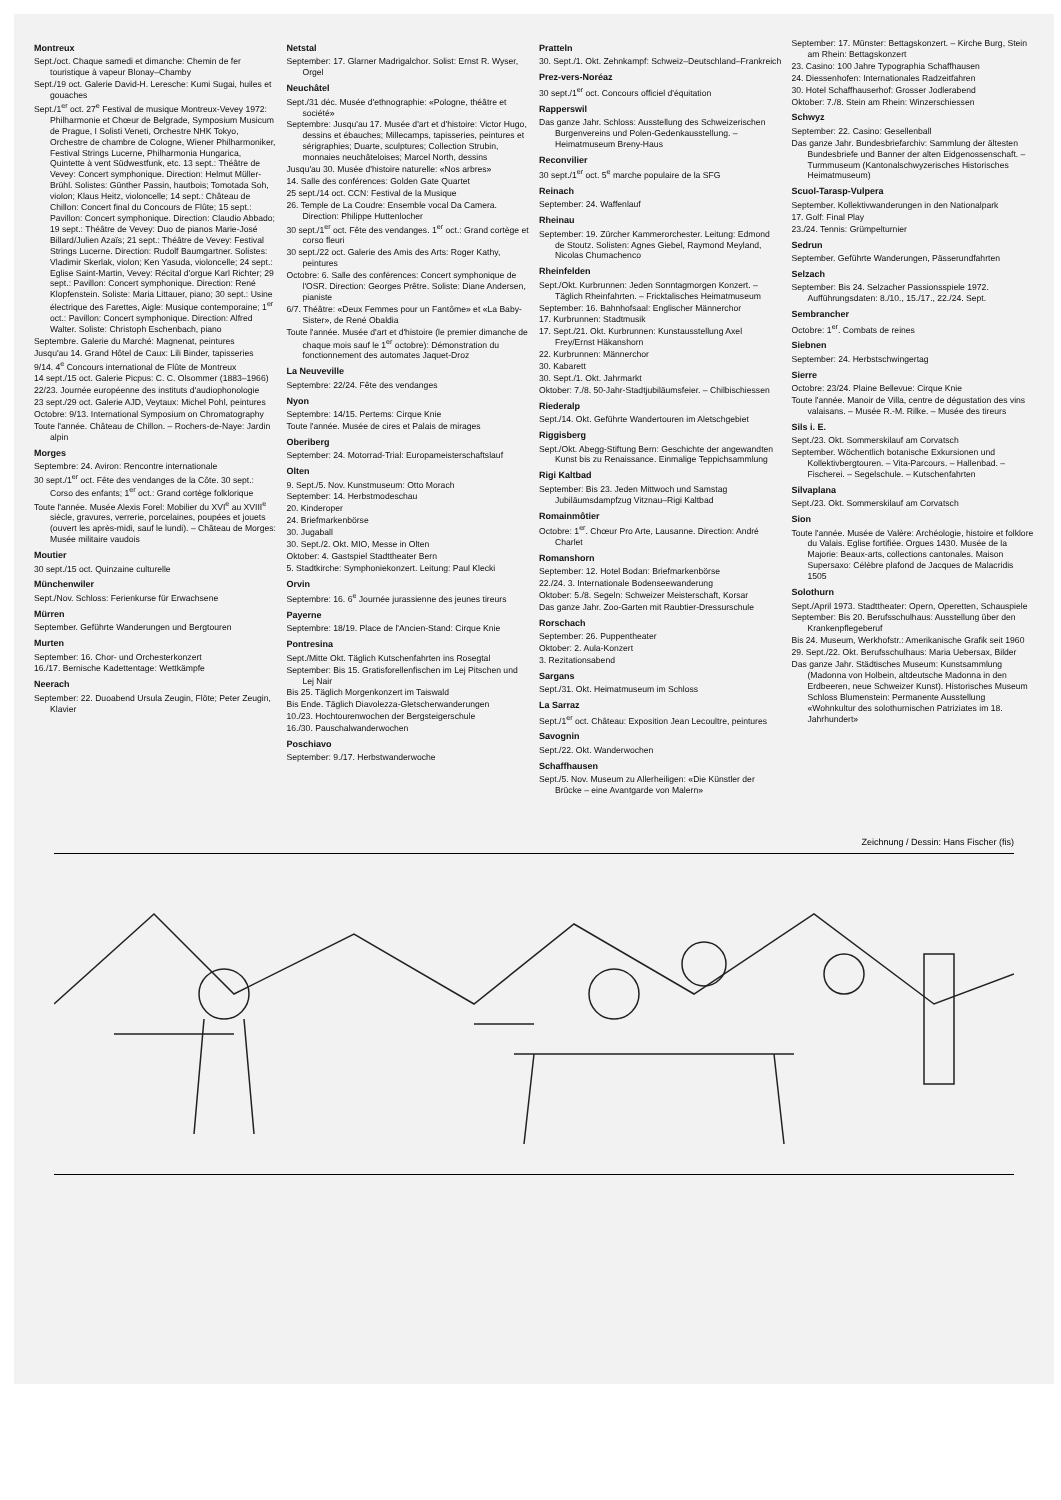Montreux
Sept./oct. Chaque samedi et dimanche: Chemin de fer touristique à vapeur Blonay–Chamby
Sept./19 oct. Galerie David-H. Leresche: Kumi Sugai, huiles et gouaches
Sept./1<sup>er</sup> oct. 27<sup>e</sup> Festival de musique Montreux-Vevey 1972: Philharmonie et Chœur de Belgrade, Symposium Musicum de Prague, I Solisti Veneti, Orchestre NHK Tokyo, Orchestre de chambre de Cologne, Wiener Philharmoniker, Festival Strings Lucerne, Philharmonia Hungarica, Quintette à vent Südwestfunk, etc. 13 sept.: Théâtre de Vevey: Concert symphonique. Direction: Helmut Müller-Brühl. Solistes: Günther Passin, hautbois; Tomotada Soh, violon; Klaus Heitz, violoncelle; 14 sept.: Château de Chillon: Concert final du Concours de Flûte; 15 sept.: Pavillon: Concert symphonique. Direction: Claudio Abbado; 19 sept.: Théâtre de Vevey: Duo de pianos Marie-José Billard/Julien Azaïs; 21 sept.: Théâtre de Vevey: Festival Strings Lucerne. Direction: Rudolf Baumgartner. Solistes: Vladimir Skerlak, violon; Ken Yasuda, violoncelle; 24 sept.: Eglise Saint-Martin, Vevey: Récital d'orgue Karl Richter; 29 sept.: Pavillon: Concert symphonique. Direction: René Klopfenstein. Soliste: Maria Littauer, piano; 30 sept.: Usine électrique des Farettes, Aigle: Musique contemporaine; 1<sup>er</sup> oct.: Pavillon: Concert symphonique. Direction: Alfred Walter. Soliste: Christoph Eschenbach, piano
Septembre. Galerie du Marché: Magnenat, peintures
Jusqu'au 14. Grand Hôtel de Caux: Lili Binder, tapisseries
9/14. 4<sup>e</sup> Concours international de Flûte de Montreux
14 sept./15 oct. Galerie Picpus: C. C. Olsommer (1883–1966)
22/23. Journée européenne des instituts d'audiophonologie
23 sept./29 oct. Galerie AJD, Veytaux: Michel Pohl, peintures
Octobre: 9/13. International Symposium on Chromatography
Toute l'année. Château de Chillon. – Rochers-de-Naye: Jardin alpin
Morges
Septembre: 24. Aviron: Rencontre internationale
30 sept./1<sup>er</sup> oct. Fête des vendanges de la Côte. 30 sept.: Corso des enfants; 1<sup>er</sup> oct.: Grand cortège folklorique
Toute l'année. Musée Alexis Forel: Mobilier du XVI<sup>e</sup> au XVIII<sup>e</sup> siècle, gravures, verrerie, porcelaines, poupées et jouets (ouvert les après-midi, sauf le lundi). – Château de Morges: Musée militaire vaudois
Moutier
30 sept./15 oct. Quinzaine culturelle
Münchenwiler
Sept./Nov. Schloss: Ferienkurse für Erwachsene
Mürren
September. Geführte Wanderungen und Bergtouren
Murten
September: 16. Chor- und Orchesterkonzert
16./17. Bernische Kadettentage: Wettkämpfe
Neerach
September: 22. Duoabend Ursula Zeugin, Flöte; Peter Zeugin, Klavier
Netstal
September: 17. Glarner Madrigalchor. Solist: Ernst R. Wyser, Orgel
Neuchâtel
Sept./31 déc. Musée d'ethnographie: «Pologne, théâtre et société»
Septembre: Jusqu'au 17. Musée d'art et d'histoire: Victor Hugo, dessins et ébauches; Millecamps, tapisseries, peintures et sérigraphies; Duarte, sculptures; Collection Strubin, monnaies neuchâteloises; Marcel North, dessins
Jusqu'au 30. Musée d'histoire naturelle: «Nos arbres»
14. Salle des conférences: Golden Gate Quartet
25 sept./14 oct. CCN: Festival de la Musique
26. Temple de La Coudre: Ensemble vocal Da Camera. Direction: Philippe Huttenlocher
30 sept./1<sup>er</sup> oct. Fête des vendanges. 1<sup>er</sup> oct.: Grand cortège et corso fleuri
30 sept./22 oct. Galerie des Amis des Arts: Roger Kathy, peintures
Octobre: 6. Salle des conférences: Concert symphonique de l'OSR. Direction: Georges Prêtre. Soliste: Diane Andersen, pianiste
6/7. Théâtre: «Deux Femmes pour un Fantôme» et «La Baby-Sister», de René Obaldia
Toute l'année. Musée d'art et d'histoire (le premier dimanche de chaque mois sauf le 1<sup>er</sup> octobre): Démonstration du fonctionnement des automates Jaquet-Droz
La Neuveville
Septembre: 22/24. Fête des vendanges
Nyon
Septembre: 14/15. Pertems: Cirque Knie
Toute l'année. Musée de cires et Palais de mirages
Oberiberg
September: 24. Motorrad-Trial: Europameisterschaftslauf
Olten
9. Sept./5. Nov. Kunstmuseum: Otto Morach
September: 14. Herbstmodeschau
20. Kinderoper
24. Briefmarkenbörse
30. Jugaball
30. Sept./2. Okt. MIO, Messe in Olten
Oktober: 4. Gastspiel Stadttheater Bern
5. Stadtkirche: Symphoniekonzert. Leitung: Paul Klecki
Orvin
Septembre: 16. 6<sup>e</sup> Journée jurassienne des jeunes tireurs
Payerne
Septembre: 18/19. Place de l'Ancien-Stand: Cirque Knie
Pontresina
Sept./Mitte Okt. Täglich Kutschenfahrten ins Rosegtal
September: Bis 15. Gratisforellenfischen im Lej Pitschen und Lej Nair
Bis 25. Täglich Morgenkonzert im Taiswald
Bis Ende. Täglich Diavolezza-Gletscherwanderungen
10./23. Hochtourenwochen der Bergsteigerschule
16./30. Pauschalwanderwochen
Poschiavo
September: 9./17. Herbstwanderwoche
Pratteln
30. Sept./1. Okt. Zehnkampf: Schweiz–Deutschland–Frankreich
Prez-vers-Noréaz
30 sept./1<sup>er</sup> oct. Concours officiel d'équitation
Rapperswil
Das ganze Jahr. Schloss: Ausstellung des Schweizerischen Burgenvereins und Polen-Gedenkausstellung. – Heimatmuseum Breny-Haus
Reconvilier
30 sept./1<sup>er</sup> oct. 5<sup>e</sup> marche populaire de la SFG
Reinach
September: 24. Waffenlauf
Rheinau
September: 19. Zürcher Kammerorchester. Leitung: Edmond de Stoutz. Solisten: Agnes Giebel, Raymond Meyland, Nicolas Chumachenco
Rheinfelden
Sept./Okt. Kurbrunnen: Jeden Sonntagmorgen Konzert. – Täglich Rheinfahrten. – Fricktalisches Heimatmuseum
September: 16. Bahnhofsaal: Englischer Männerchor
17. Kurbrunnen: Stadtmusik
17. Sept./21. Okt. Kurbrunnen: Kunstausstellung Axel Frey/Ernst Häkanshorn
22. Kurbrunnen: Männerchor
30. Kabarett
30. Sept./1. Okt. Jahrmarkt
Oktober: 7./8. 50-Jahr-Stadtjubiläumsfeier. – Chilbischiessen
Riederalp
Sept./14. Okt. Geführte Wandertouren im Aletschgebiet
Riggisberg
Sept./Okt. Abegg-Stiftung Bern: Geschichte der angewandten Kunst bis zu Renaissance. Einmalige Teppichsammlung
Rigi Kaltbad
September: Bis 23. Jeden Mittwoch und Samstag Jubiläumsdampfzug Vitznau–Rigi Kaltbad
Romainmôtier
Octobre: 1<sup>er</sup>. Chœur Pro Arte, Lausanne. Direction: André Charlet
Romanshorn
September: 12. Hotel Bodan: Briefmarkenbörse
22./24. 3. Internationale Bodenseewanderung
Oktober: 5./8. Segeln: Schweizer Meisterschaft, Korsar
Das ganze Jahr. Zoo-Garten mit Raubtier-Dressurschule
Rorschach
September: 26. Puppentheater
Oktober: 2. Aula-Konzert
3. Rezitationsabend
Sargans
Sept./31. Okt. Heimatmuseum im Schloss
La Sarraz
Sept./1<sup>er</sup> oct. Château: Exposition Jean Lecoultre, peintures
Savognin
Sept./22. Okt. Wanderwochen
Schaffhausen
Sept./5. Nov. Museum zu Allerheiligen: «Die Künstler der Brücke – eine Avantgarde von Malern»
September: 17. Münster: Bettagskonzert. – Kirche Burg, Stein am Rhein: Bettagskonzert
23. Casino: 100 Jahre Typographia Schaffhausen
24. Diessenhofen: Internationales Radzeitfahren
30. Hotel Schaffhauserhof: Grosser Jodlerabend
Oktober: 7./8. Stein am Rhein: Winzerschiessen
Schwyz
September: 22. Casino: Gesellenball
Das ganze Jahr. Bundesbriefarchiv: Sammlung der ältesten Bundesbriefe und Banner der alten Eidgenossenschaft. – Turmmuseum (Kantonalschwyzerisches Historisches Heimatmuseum)
Scuol-Tarasp-Vulpera
September. Kollektivwanderungen in den Nationalpark
17. Golf: Final Play
23./24. Tennis: Grümpelturnier
Sedrun
September. Geführte Wanderungen, Pässerundfahrten
Selzach
September: Bis 24. Selzacher Passionsspiele 1972. Aufführungsdaten: 8./10., 15./17., 22./24. Sept.
Sembrancher
Octobre: 1<sup>er</sup>. Combats de reines
Siebnen
September: 24. Herbstschwingertag
Sierre
Octobre: 23/24. Plaine Bellevue: Cirque Knie
Toute l'année. Manoir de Villa, centre de dégustation des vins valaisans. – Musée R.-M. Rilke. – Musée des tireurs
Sils i. E.
Sept./23. Okt. Sommerskilauf am Corvatsch
September. Wöchentlich botanische Exkursionen und Kollektivbergtouren. – Vita-Parcours. – Hallenbad. – Fischerei. – Segelschule. – Kutschenfahrten
Silvaplana
Sept./23. Okt. Sommerskilauf am Corvatsch
Sion
Toute l'année. Musée de Valère: Archéologie, histoire et folklore du Valais. Eglise fortifiée. Orgues 1430. Musée de la Majorie: Beaux-arts, collections cantonales. Maison Supersaxo: Célèbre plafond de Jacques de Malacridis 1505
Solothurn
Sept./April 1973. Stadttheater: Opern, Operetten, Schauspiele
September: Bis 20. Berufsschulhaus: Ausstellung über den Krankenpflegeberuf
Bis 24. Museum, Werkhofstr.: Amerikanische Grafik seit 1960
29. Sept./22. Okt. Berufsschulhaus: Maria Uebersax, Bilder
Das ganze Jahr. Städtisches Museum: Kunstsammlung (Madonna von Holbein, altdeutsche Madonna in den Erdbeeren, neue Schweizer Kunst). Historisches Museum Schloss Blumenstein: Permanente Ausstellung «Wohnkultur des solothurnischen Patriziates im 18. Jahrhundert»
Zeichnung / Dessin: Hans Fischer (fis)